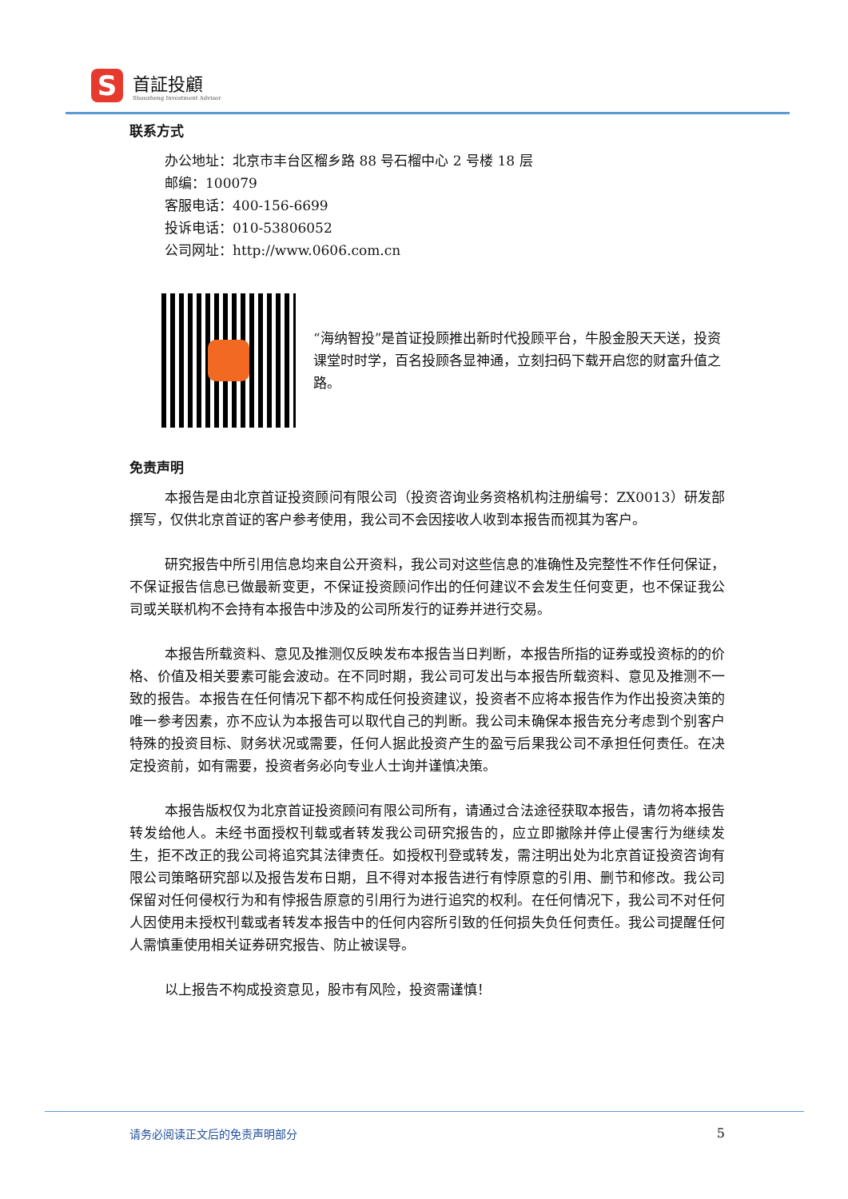S
首証投顧
Shouzheng Investment Adviser
联系方式
办公地址：北京市丰台区榴乡路 88 号石榴中心 2 号楼 18 层
邮编：100079
客服电话：400-156-6699
投诉电话：010-53806052
公司网址：http://www.0606.com.cn
“海纳智投”是首证投顾推出新时代投顾平台，牛股金股天天送，投资课堂时时学，百名投顾各显神通，立刻扫码下载开启您的财富升值之路。
免责声明
本报告是由北京首证投资顾问有限公司（投资咨询业务资格机构注册编号：ZX0013）研发部撰写，仅供北京首证的客户参考使用，我公司不会因接收人收到本报告而视其为客户。
研究报告中所引用信息均来自公开资料，我公司对这些信息的准确性及完整性不作任何保证，不保证报告信息已做最新变更，不保证投资顾问作出的任何建议不会发生任何变更，也不保证我公司或关联机构不会持有本报告中涉及的公司所发行的证券并进行交易。
本报告所载资料、意见及推测仅反映发布本报告当日判断，本报告所指的证券或投资标的的价格、价值及相关要素可能会波动。在不同时期，我公司可发出与本报告所载资料、意见及推测不一致的报告。本报告在任何情况下都不构成任何投资建议，投资者不应将本报告作为作出投资决策的唯一参考因素，亦不应认为本报告可以取代自己的判断。我公司未确保本报告充分考虑到个别客户特殊的投资目标、财务状况或需要，任何人据此投资产生的盈亏后果我公司不承担任何责任。在决定投资前，如有需要，投资者务必向专业人士询并谨慎决策。
本报告版权仅为北京首证投资顾问有限公司所有，请通过合法途径获取本报告，请勿将本报告转发给他人。未经书面授权刊载或者转发我公司研究报告的，应立即撤除并停止侵害行为继续发生，拒不改正的我公司将追究其法律责任。如授权刊登或转发，需注明出处为北京首证投资咨询有限公司策略研究部以及报告发布日期，且不得对本报告进行有悖原意的引用、删节和修改。我公司保留对任何侵权行为和有悖报告原意的引用行为进行追究的权利。在任何情况下，我公司不对任何人因使用未授权刊载或者转发本报告中的任何内容所引致的任何损失负任何责任。我公司提醒任何人需慎重使用相关证券研究报告、防止被误导。
以上报告不构成投资意见，股市有风险，投资需谨慎！
请务必阅读正文后的免责声明部分 5